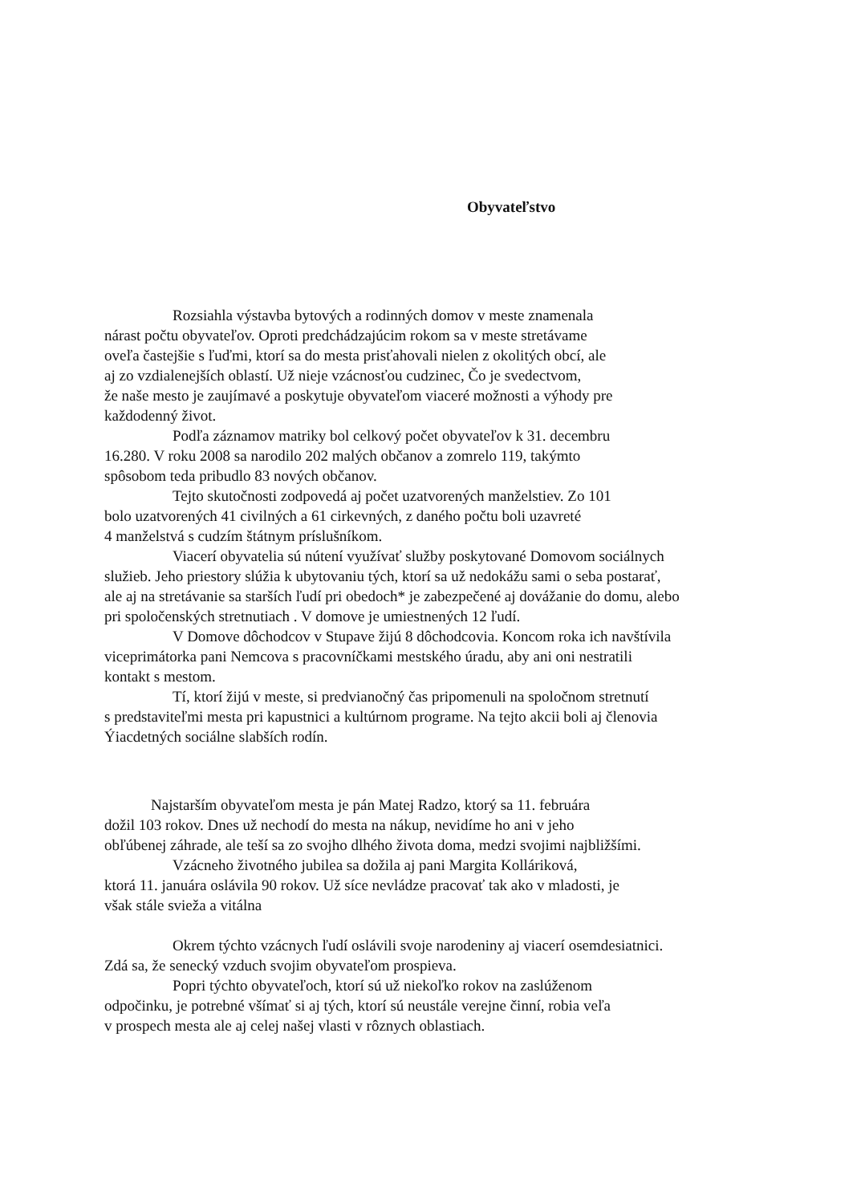Obyvateľstvo
Rozsiahla výstavba bytových a rodinných domov v meste znamenala
nárast počtu obyvateľov. Oproti predchádzajúcim rokom sa v meste stretávame
oveľa častejšie s ľuďmi, ktorí sa do mesta prisťahovali nielen z okolitých obcí, ale
aj zo vzdialenejších oblastí. Už nieje vzácnosťou cudzinec, Čo je svedectvom,
že naše mesto je zaujímavé a poskytuje obyvateľom viaceré možnosti a výhody pre
každodenný život.
Podľa záznamov matriky bol celkový počet obyvateľov k 31. decembru
16.280. V roku 2008 sa narodilo 202 malých občanov a zomrelo 119, takýmto
spôsobom teda pribudlo 83 nových občanov.
Tejto skutočnosti zodpovedá aj počet uzatvorených manželstiev. Zo 101
bolo uzatvorených 41 civilných a 61 cirkevných, z daného počtu boli uzavreté
4 manželstvá s cudzím štátnym príslušníkom.
Viacerí obyvatelia sú nútení využívať služby poskytované Domovom sociálnych
služieb. Jeho priestory slúžia k ubytovaniu tých, ktorí sa už nedokážu sami o seba postarať,
ale aj na stretávanie sa starších ľudí pri obedoch* je zabezpečené aj dovážanie do domu, alebo
pri spoločenských stretnutiach . V domove je umiestnených 12 ľudí.
V Domove dôchodcov v Stupave žijú 8 dôchodcovia. Koncom roka ich navštívila
viceprimátorka pani Nemcova s pracovníčkami mestského úradu, aby ani oni nestratili
kontakt s mestom.
Tí, ktorí žijú v meste, si predvianočný čas pripomenuli na spoločnom stretnutí
s predstaviteľmi mesta pri kapustnici a kultúrnom programe. Na tejto akcii boli aj členovia
Ýiacdetných sociálne slabších rodín.
Najstarším obyvateľom mesta je pán Matej Radzo, ktorý sa 11. februára
dožil 103 rokov. Dnes už nechodí do mesta na nákup, nevidíme ho ani v jeho
obľúbenej záhrade, ale teší sa zo svojho dlhého života doma, medzi svojimi najbližšími.
Vzácneho životného jubilea sa dožila aj pani Margita Kolláriková,
ktorá 11. januára oslávila 90 rokov. Už síce nevládze pracovať tak ako v mladosti, je
však stále svieža a vitálna
Okrem týchto vzácnych ľudí oslávili svoje narodeniny aj viacerí osemdesiatnici.
Zdá sa, že senecký vzduch svojim obyvateľom prospieva.
Popri týchto obyvateľoch, ktorí sú už niekoľko rokov na zaslúženom
odpočinku, je potrebné všímať si aj tých, ktorí sú neustále verejne činní, robia veľa
v prospech mesta ale aj celej našej vlasti v rôznych oblastiach.